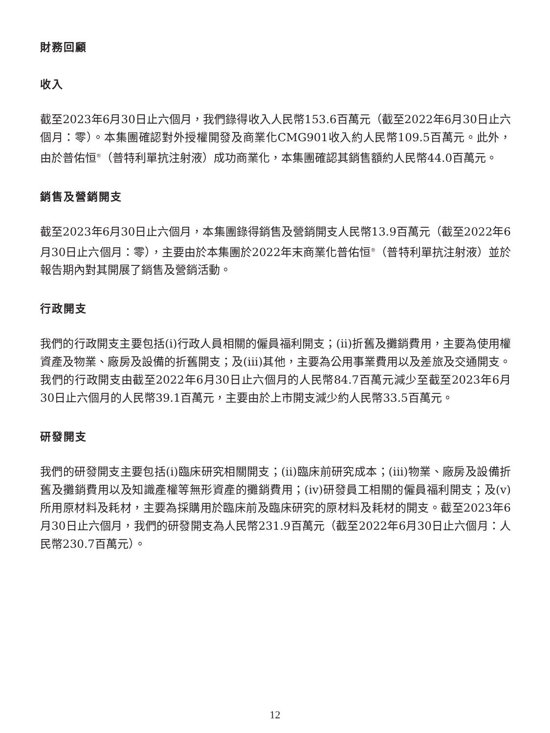財務回顧
收入
截至2023年6月30日止六個月，我們錄得收入人民幣153.6百萬元（截至2022年6月30日止六個月：零）。本集團確認對外授權開發及商業化CMG901收入約人民幣109.5百萬元。此外，由於普佑恒<sup>®</sup>（普特利單抗注射液）成功商業化，本集團確認其銷售額約人民幣44.0百萬元。
銷售及營銷開支
截至2023年6月30日止六個月，本集團錄得銷售及營銷開支人民幣13.9百萬元（截至2022年6月30日止六個月：零），主要由於本集團於2022年末商業化普佑恒<sup>®</sup>（普特利單抗注射液）並於報告期內對其開展了銷售及營銷活動。
行政開支
我們的行政開支主要包括(i)行政人員相關的僱員福利開支；(ii)折舊及攤銷費用，主要為使用權資產及物業、廠房及設備的折舊開支；及(iii)其他，主要為公用事業費用以及差旅及交通開支。我們的行政開支由截至2022年6月30日止六個月的人民幣84.7百萬元減少至截至2023年6月30日止六個月的人民幣39.1百萬元，主要由於上市開支減少約人民幣33.5百萬元。
研發開支
我們的研發開支主要包括(i)臨床研究相關開支；(ii)臨床前研究成本；(iii)物業、廠房及設備折舊及攤銷費用以及知識產權等無形資產的攤銷費用；(iv)研發員工相關的僱員福利開支；及(v)所用原材料及耗材，主要為採購用於臨床前及臨床研究的原材料及耗材的開支。截至2023年6月30日止六個月，我們的研發開支為人民幣231.9百萬元（截至2022年6月30日止六個月：人民幣230.7百萬元）。
12